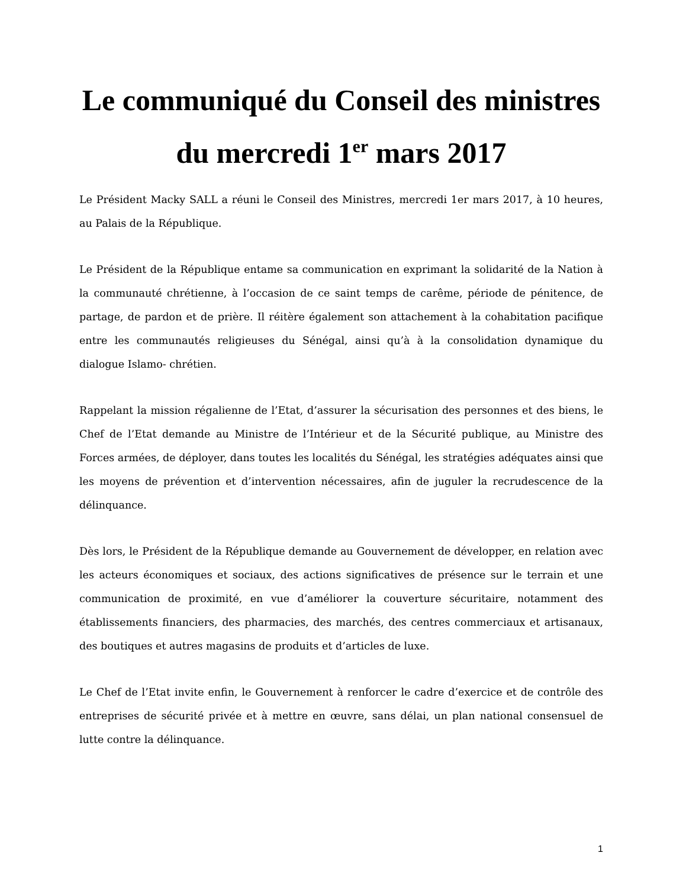Le communiqué du Conseil des ministres du mercredi 1<sup>er</sup> mars 2017
Le Président Macky SALL a réuni le Conseil des Ministres, mercredi 1er mars 2017, à 10 heures, au Palais de la République.
Le Président de la République entame sa communication en exprimant la solidarité de la Nation à la communauté chrétienne, à l’occasion de ce saint temps de carême, période de pénitence, de partage, de pardon et de prière. Il réitère également son attachement à la cohabitation pacifique entre les communautés religieuses du Sénégal, ainsi qu’à à la consolidation dynamique du dialogue Islamo- chrétien.
Rappelant la mission régalienne de l’Etat, d’assurer la sécurisation des personnes et des biens, le Chef de l’Etat demande au Ministre de l’Intérieur et de la Sécurité publique, au Ministre des Forces armées, de déployer, dans toutes les localités du Sénégal, les stratégies adéquates ainsi que les moyens de prévention et d’intervention nécessaires, afin de juguler la recrudescence de la délinquance.
Dès lors, le Président de la République demande au Gouvernement de développer, en relation avec les acteurs économiques et sociaux, des actions significatives de présence sur le terrain et une communication de proximité, en vue d’améliorer la couverture sécuritaire, notamment des établissements financiers, des pharmacies, des marchés, des centres commerciaux et artisanaux, des boutiques et autres magasins de produits et d’articles de luxe.
Le Chef de l’Etat invite enfin, le Gouvernement à renforcer le cadre d’exercice et de contrôle des entreprises de sécurité privée et à mettre en œuvre, sans délai, un plan national consensuel de lutte contre la délinquance.
1